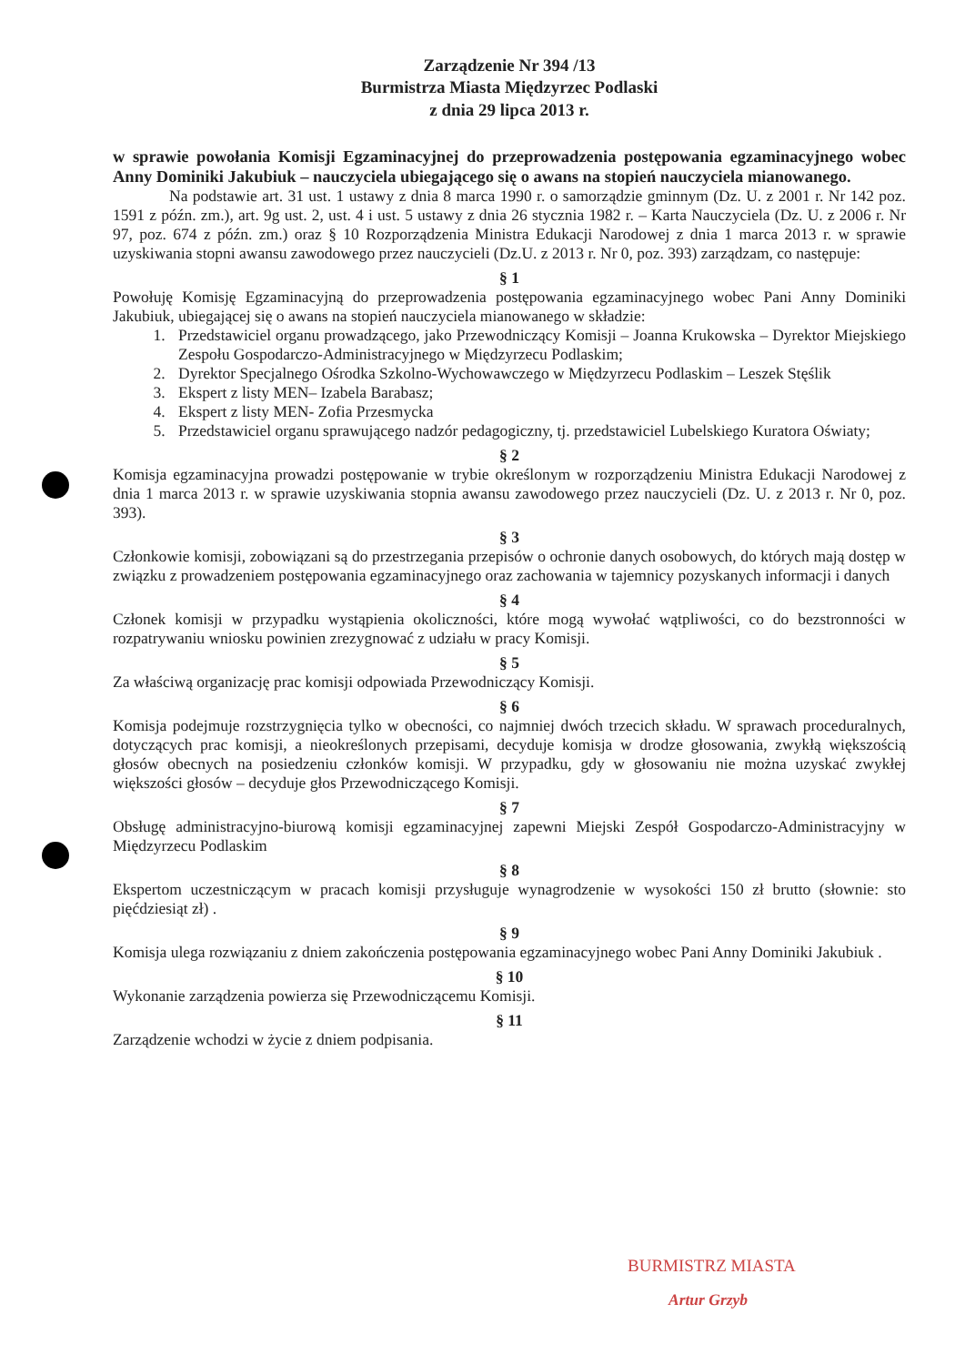Zarządzenie Nr 394 /13
Burmistrza Miasta Międzyrzec Podlaski
z dnia 29 lipca 2013 r.
w sprawie powołania Komisji Egzaminacyjnej do przeprowadzenia postępowania egzaminacyjnego wobec Anny Dominiki Jakubiuk – nauczyciela ubiegającego się o awans na stopień nauczyciela mianowanego.
Na podstawie art. 31 ust. 1 ustawy z dnia 8 marca 1990 r. o samorządzie gminnym (Dz. U. z 2001 r. Nr 142 poz. 1591 z późn. zm.), art. 9g ust. 2, ust. 4 i ust. 5 ustawy z dnia 26 stycznia 1982 r. – Karta Nauczyciela (Dz. U. z 2006 r. Nr 97, poz. 674 z późn. zm.) oraz § 10 Rozporządzenia Ministra Edukacji Narodowej z dnia 1 marca 2013 r. w sprawie uzyskiwania stopni awansu zawodowego przez nauczycieli (Dz.U. z 2013 r. Nr 0, poz. 393) zarządzam, co następuje:
§ 1
Powołuję Komisję Egzaminacyjną do przeprowadzenia postępowania egzaminacyjnego wobec Pani Anny Dominiki Jakubiuk, ubiegającej się o awans na stopień nauczyciela mianowanego w składzie:
1. Przedstawiciel organu prowadzącego, jako Przewodniczący Komisji – Joanna Krukowska – Dyrektor Miejskiego Zespołu Gospodarczo-Administracyjnego w Międzyrzecu Podlaskim;
2. Dyrektor Specjalnego Ośrodka Szkolno-Wychowawczego w Międzyrzecu Podlaskim – Leszek Stęślik
3. Ekspert z listy MEN– Izabela Barabasz;
4. Ekspert z listy MEN- Zofia Przesmycka
5. Przedstawiciel organu sprawującego nadzór pedagogiczny, tj. przedstawiciel Lubelskiego Kuratora Oświaty;
§ 2
Komisja egzaminacyjna prowadzi postępowanie w trybie określonym w rozporządzeniu Ministra Edukacji Narodowej z dnia 1 marca 2013 r. w sprawie uzyskiwania stopnia awansu zawodowego przez nauczycieli (Dz. U. z 2013 r. Nr 0, poz. 393).
§ 3
Członkowie komisji, zobowiązani są do przestrzegania przepisów o ochronie danych osobowych, do których mają dostęp w związku z prowadzeniem postępowania egzaminacyjnego oraz zachowania w tajemnicy pozyskanych informacji i danych
§ 4
Członek komisji w przypadku wystąpienia okoliczności, które mogą wywołać wątpliwości, co do bezstronności w rozpatrywaniu wniosku powinien zrezygnować z udziału w pracy Komisji.
§ 5
Za właściwą organizację prac komisji odpowiada Przewodniczący Komisji.
§ 6
Komisja podejmuje rozstrzygnięcia tylko w obecności, co najmniej dwóch trzecich składu. W sprawach proceduralnych, dotyczących prac komisji, a nieokreślonych przepisami, decyduje komisja w drodze głosowania, zwykłą większością głosów obecnych na posiedzeniu członków komisji. W przypadku, gdy w głosowaniu nie można uzyskać zwykłej większości głosów – decyduje głos Przewodniczącego Komisji.
§ 7
Obsługę administracyjno-biurową komisji egzaminacyjnej zapewni Miejski Zespół Gospodarczo-Administracyjny w Międzyrzecu Podlaskim
§ 8
Ekspertom uczestniczącym w pracach komisji przysługuje wynagrodzenie w wysokości 150 zł brutto (słownie: sto pięćdziesiąt zł) .
§ 9
Komisja ulega rozwiązaniu z dniem zakończenia postępowania egzaminacyjnego wobec Pani Anny Dominiki Jakubiuk .
§ 10
Wykonanie zarządzenia powierza się Przewodniczącemu Komisji.
§ 11
Zarządzenie wchodzi w życie z dniem podpisania.
BURMISTRZ MIASTA
Artur Grzyb